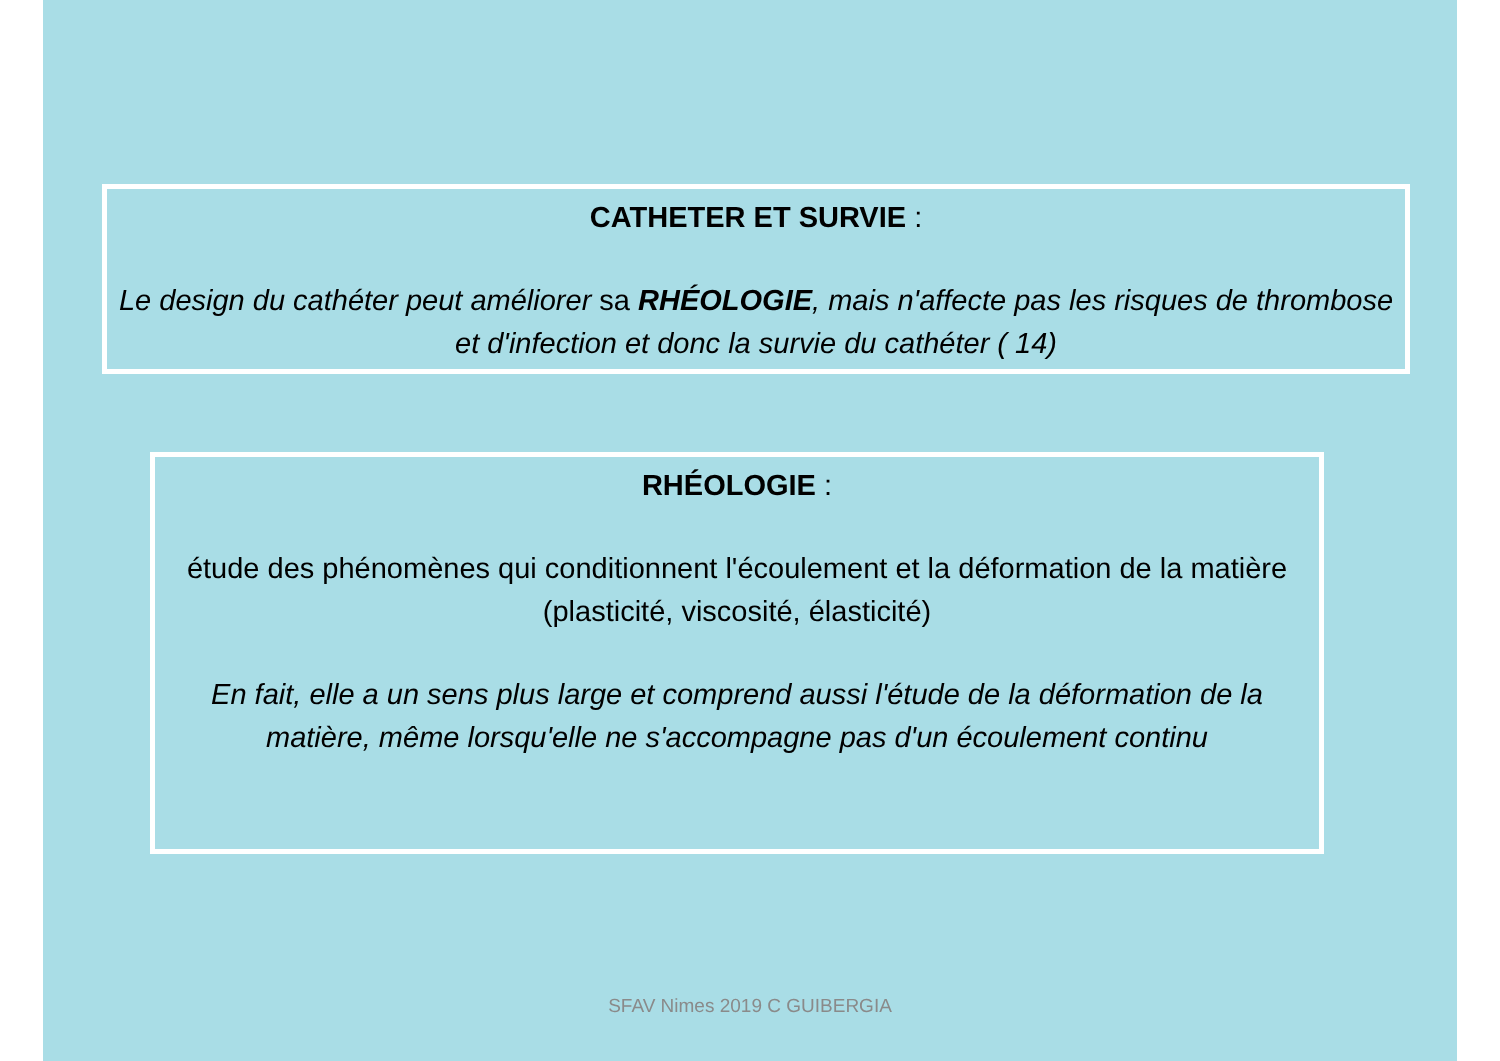CATHETER ET SURVIE :
Le design du cathéter peut améliorer sa RHÉOLOGIE, mais n'affecte pas les risques de thrombose et d'infection et donc la survie du cathéter ( 14)
RHÉOLOGIE :
étude des phénomènes qui conditionnent l'écoulement et la déformation de la matière
(plasticité, viscosité, élasticité)
En fait, elle a un sens plus large et comprend aussi l'étude de la déformation de la matière, même lorsqu'elle ne s'accompagne pas d'un écoulement continu
SFAV Nimes 2019 C GUIBERGIA